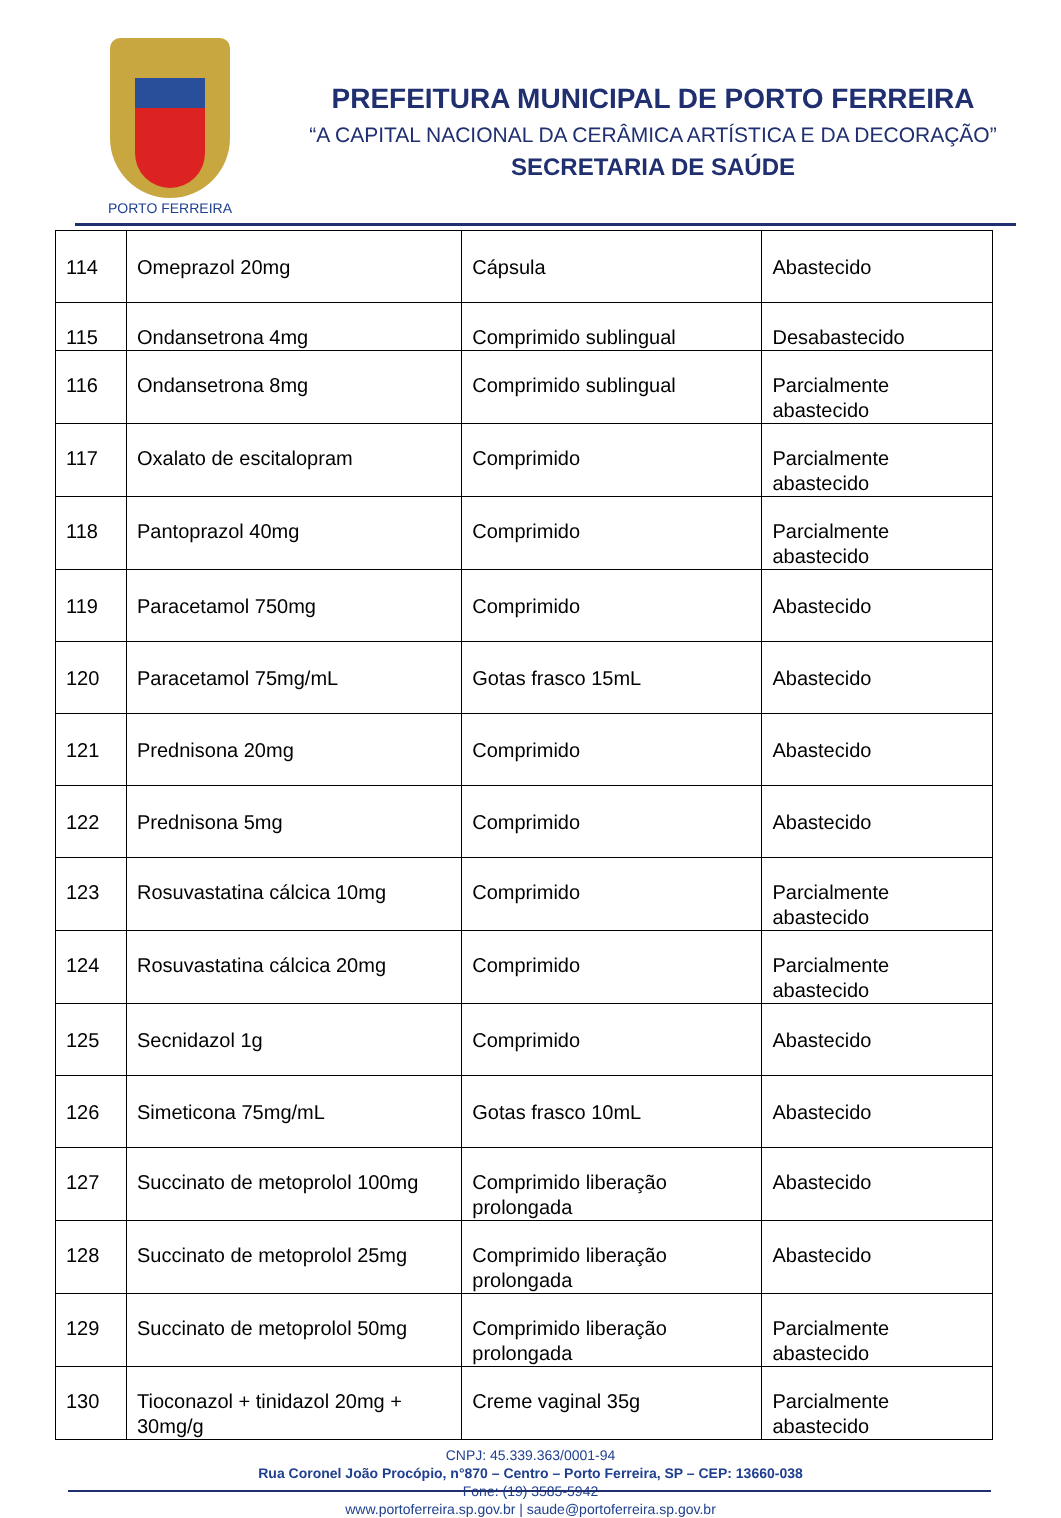PORTO FERREIRA
PREFEITURA MUNICIPAL DE PORTO FERREIRA
“A CAPITAL NACIONAL DA CERÂMICA ARTÍSTICA E DA DECORAÇÃO”
SECRETARIA DE SAÚDE
| 114 | Omeprazol 20mg | Cápsula | Abastecido |
| 115 | Ondansetrona 4mg | Comprimido sublingual | Desabastecido |
| 116 | Ondansetrona 8mg | Comprimido sublingual | Parcialmente abastecido |
| 117 | Oxalato de escitalopram | Comprimido | Parcialmente abastecido |
| 118 | Pantoprazol 40mg | Comprimido | Parcialmente abastecido |
| 119 | Paracetamol 750mg | Comprimido | Abastecido |
| 120 | Paracetamol 75mg/mL | Gotas frasco 15mL | Abastecido |
| 121 | Prednisona 20mg | Comprimido | Abastecido |
| 122 | Prednisona 5mg | Comprimido | Abastecido |
| 123 | Rosuvastatina cálcica 10mg | Comprimido | Parcialmente abastecido |
| 124 | Rosuvastatina cálcica 20mg | Comprimido | Parcialmente abastecido |
| 125 | Secnidazol 1g | Comprimido | Abastecido |
| 126 | Simeticona 75mg/mL | Gotas frasco 10mL | Abastecido |
| 127 | Succinato de metoprolol 100mg | Comprimido liberação prolongada | Abastecido |
| 128 | Succinato de metoprolol 25mg | Comprimido liberação prolongada | Abastecido |
| 129 | Succinato de metoprolol 50mg | Comprimido liberação prolongada | Parcialmente abastecido |
| 130 | Tioconazol + tinidazol 20mg + 30mg/g | Creme vaginal 35g | Parcialmente abastecido |
CNPJ: 45.339.363/0001-94
Rua Coronel João Procópio, n°870 – Centro – Porto Ferreira, SP – CEP: 13660-038
Fone: (19) 3585-5942
www.portoferreira.sp.gov.br | saude@portoferreira.sp.gov.br